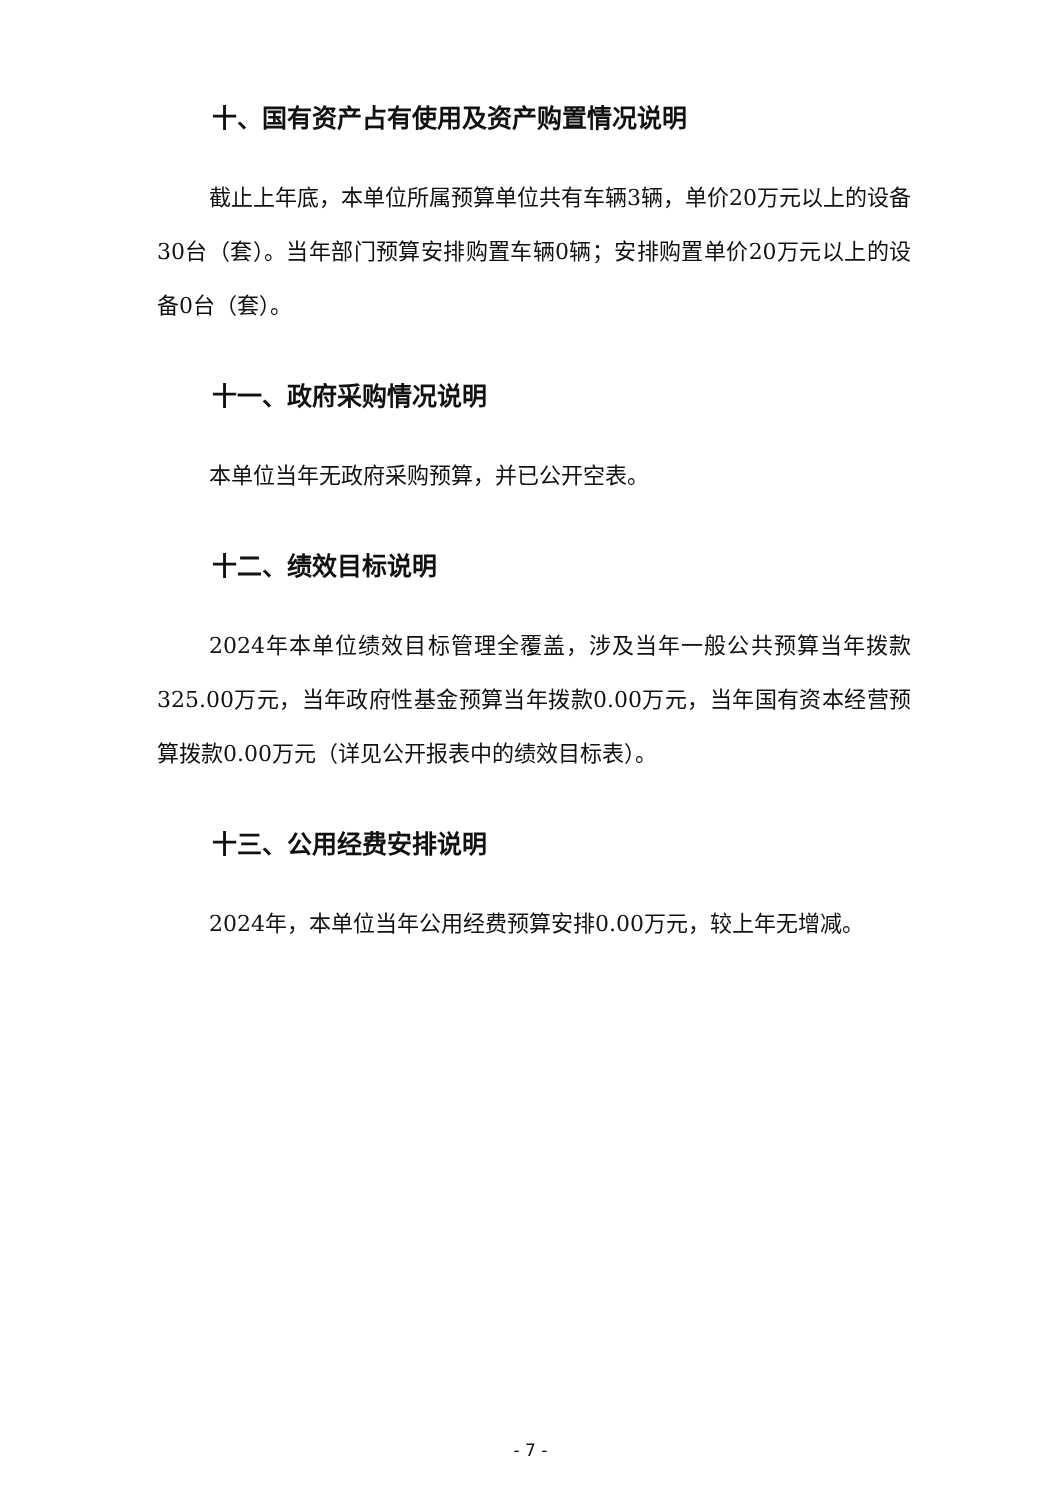十、国有资产占有使用及资产购置情况说明
截止上年底，本单位所属预算单位共有车辆3辆，单价20万元以上的设备30台（套）。当年部门预算安排购置车辆0辆；安排购置单价20万元以上的设备0台（套）。
十一、政府采购情况说明
本单位当年无政府采购预算，并已公开空表。
十二、绩效目标说明
2024年本单位绩效目标管理全覆盖，涉及当年一般公共预算当年拨款325.00万元，当年政府性基金预算当年拨款0.00万元，当年国有资本经营预算拨款0.00万元（详见公开报表中的绩效目标表）。
十三、公用经费安排说明
2024年，本单位当年公用经费预算安排0.00万元，较上年无增减。
- 7 -